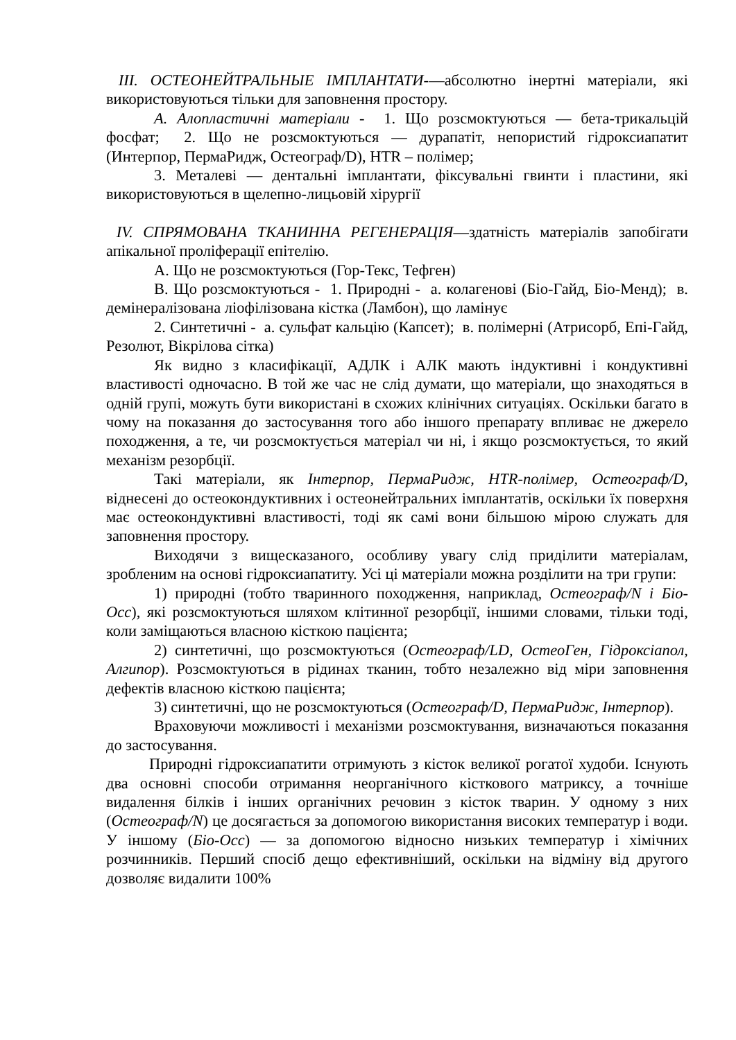ІІІ. ОСТЕОНЕЙТРАЛЬНЫЕ ІМПЛАНТАТИ-—абсолютно інертні матеріали, які використовуються тільки для заповнення простору.
А. Алопластичні матеріали - 1. Що розсмоктуються — бета-трикальцій фосфат; 2. Що не розсмоктуються — дурапатіт, непористий гідроксиапатит (Интерпор, ПермаРидж, Остеограф/D), HTR – полімер;
3. Металеві — дентальні імплантати, фіксувальні гвинти і пластини, які використовуються в щелепно-лицьовій хірургії
IV. СПРЯМОВАНА ТКАНИННА РЕГЕНЕРАЦІЯ—здатність матеріалів запобігати апікальної проліферації епітелію.
А. Що не розсмоктуються (Гор-Текс, Тефген)
В. Що розсмоктуються - 1. Природні - а. колагенові (Біо-Гайд, Біо-Менд); в. демінералізована ліофілізована кістка (Ламбон), що ламінує
2. Синтетичні - а. сульфат кальцію (Капсет); в. полімерні (Атрисорб, Епі-Гайд, Резолют, Вікрілова сітка)
Як видно з класифікації, АДЛК і АЛК мають індуктивні і кондуктивні властивості одночасно. В той же час не слід думати, що матеріали, що знаходяться в одній групі, можуть бути використані в схожих клінічних ситуаціях. Оскільки багато в чому на показання до застосування того або іншого препарату впливає не джерело походження, а те, чи розсмоктується матеріал чи ні, і якщо розсмоктується, то який механізм резорбції.
Такі матеріали, як Інтерпор, ПермаРидж, HTR-полімер, Остеограф/D, віднесені до остеокондуктивних і остеонейтральних імплантатів, оскільки їх поверхня має остеокондуктивні властивості, тоді як самі вони більшою мірою служать для заповнення простору.
Виходячи з вищесказаного, особливу увагу слід приділити матеріалам, зробленим на основі гідроксиапатиту. Усі ці матеріали можна розділити на три групи:
1) природні (тобто тваринного походження, наприклад, Остеограф/N і Біо-Осс), які розсмоктуються шляхом клітинної резорбції, іншими словами, тільки тоді, коли заміщаються власною кісткою пацієнта;
2) синтетичні, що розсмоктуються (Остеограф/LD, ОстеоГен, Гідроксіапол, Алгипор). Розсмоктуються в рідинах тканин, тобто незалежно від міри заповнення дефектів власною кісткою пацієнта;
3) синтетичні, що не розсмоктуються (Остеограф/D, ПермаРидж, Інтерпор).
Враховуючи можливості і механізми розсмоктування, визначаються показання до застосування.
Природні гідроксиапатити отримують з кісток великої рогатої худоби. Існують два основні способи отримання неорганічного кісткового матриксу, а точніше видалення білків і інших органічних речовин з кісток тварин. У одному з них (Остеограф/N) це досягається за допомогою використання високих температур і води. У іншому (Біо-Осс) — за допомогою відносно низьких температур і хімічних розчинників. Перший спосіб дещо ефективніший, оскільки на відміну від другого дозволяє видалити 100%